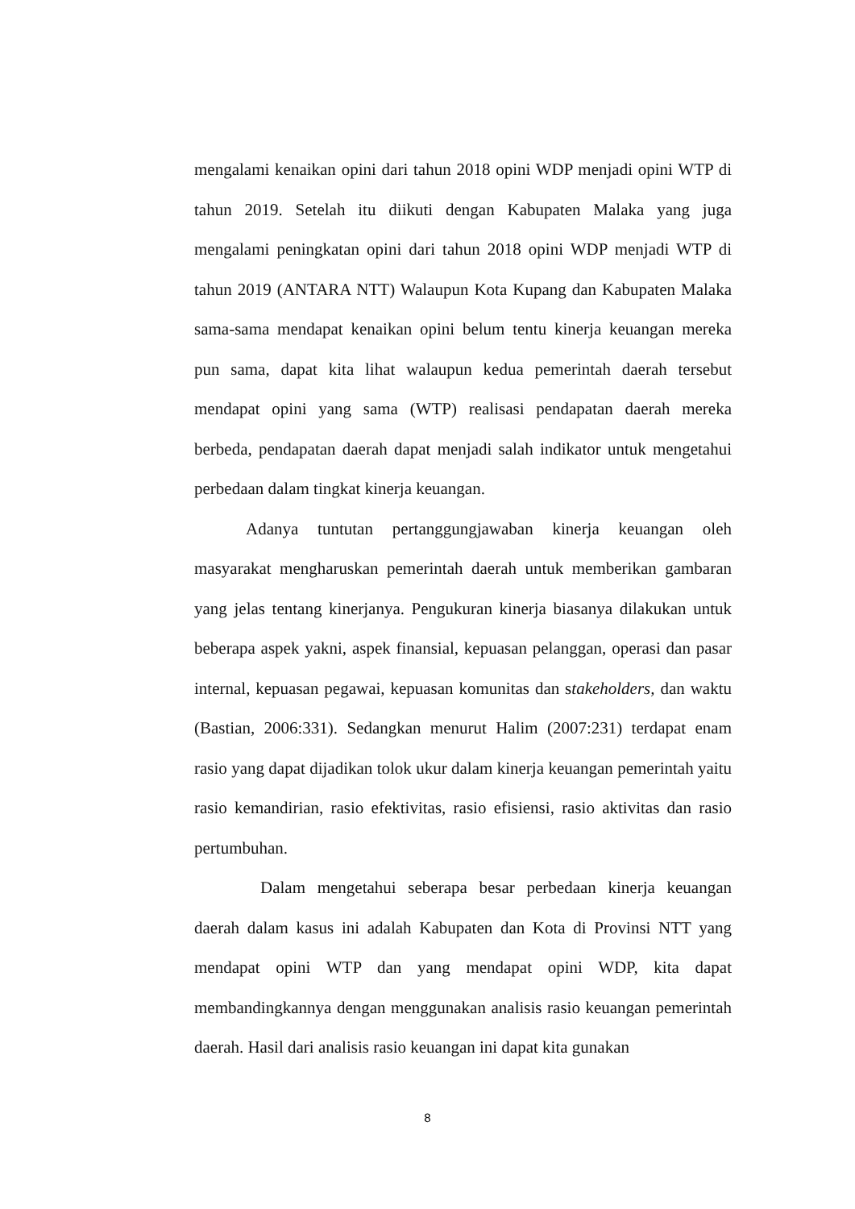mengalami kenaikan opini dari tahun 2018 opini WDP menjadi opini WTP di tahun 2019. Setelah itu diikuti dengan Kabupaten Malaka yang juga mengalami peningkatan opini dari tahun 2018 opini WDP menjadi WTP di tahun 2019 (ANTARA NTT) Walaupun Kota Kupang dan Kabupaten Malaka sama-sama mendapat kenaikan opini belum tentu kinerja keuangan mereka pun sama, dapat kita lihat walaupun kedua pemerintah daerah tersebut mendapat opini yang sama (WTP) realisasi pendapatan daerah mereka berbeda, pendapatan daerah dapat menjadi salah indikator untuk mengetahui perbedaan dalam tingkat kinerja keuangan.
Adanya tuntutan pertanggungjawaban kinerja keuangan oleh masyarakat mengharuskan pemerintah daerah untuk memberikan gambaran yang jelas tentang kinerjanya. Pengukuran kinerja biasanya dilakukan untuk beberapa aspek yakni, aspek finansial, kepuasan pelanggan, operasi dan pasar internal, kepuasan pegawai, kepuasan komunitas dan stakeholders, dan waktu (Bastian, 2006:331). Sedangkan menurut Halim (2007:231) terdapat enam rasio yang dapat dijadikan tolok ukur dalam kinerja keuangan pemerintah yaitu rasio kemandirian, rasio efektivitas, rasio efisiensi, rasio aktivitas dan rasio pertumbuhan.
Dalam mengetahui seberapa besar perbedaan kinerja keuangan daerah dalam kasus ini adalah Kabupaten dan Kota di Provinsi NTT yang mendapat opini WTP dan yang mendapat opini WDP, kita dapat membandingkannya dengan menggunakan analisis rasio keuangan pemerintah daerah. Hasil dari analisis rasio keuangan ini dapat kita gunakan
8